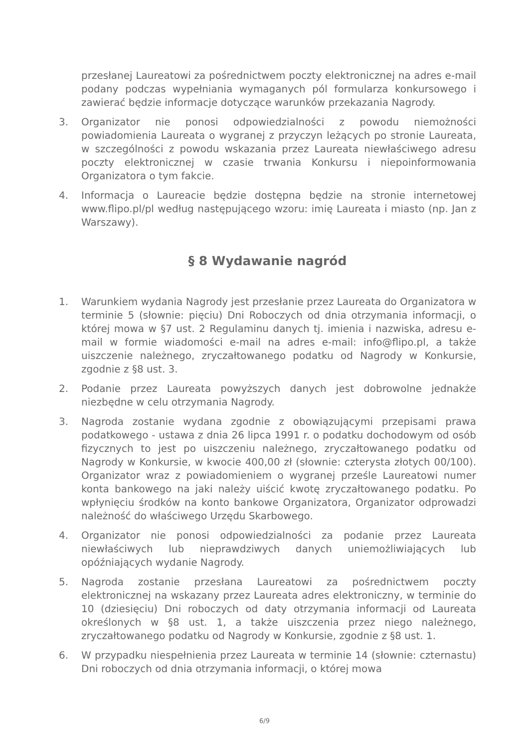przesłanej Laureatowi za pośrednictwem poczty elektronicznej na adres e-mail podany podczas wypełniania wymaganych pól formularza konkursowego i zawierać będzie informacje dotyczące warunków przekazania Nagrody.
3. Organizator nie ponosi odpowiedzialności z powodu niemożności powiadomienia Laureata o wygranej z przyczyn leżących po stronie Laureata, w szczególności z powodu wskazania przez Laureata niewłaściwego adresu poczty elektronicznej w czasie trwania Konkursu i niepoinformowania Organizatora o tym fakcie.
4. Informacja o Laureacie będzie dostępna będzie na stronie internetowej www.flipo.pl/pl według następującego wzoru: imię Laureata i miasto (np. Jan z Warszawy).
§ 8 Wydawanie nagród
1. Warunkiem wydania Nagrody jest przesłanie przez Laureata do Organizatora w terminie 5 (słownie: pięciu) Dni Roboczych od dnia otrzymania informacji, o której mowa w §7 ust. 2 Regulaminu danych tj. imienia i nazwiska, adresu e-mail w formie wiadomości e-mail na adres e-mail: info@flipo.pl, a także uiszczenie należnego, zryczałtowanego podatku od Nagrody w Konkursie, zgodnie z §8 ust. 3.
2. Podanie przez Laureata powyższych danych jest dobrowolne jednakże niezbędne w celu otrzymania Nagrody.
3. Nagroda zostanie wydana zgodnie z obowiązującymi przepisami prawa podatkowego - ustawa z dnia 26 lipca 1991 r. o podatku dochodowym od osób fizycznych to jest po uiszczeniu należnego, zryczałtowanego podatku od Nagrody w Konkursie, w kwocie 400,00 zł (słownie: czterysta złotych 00/100). Organizator wraz z powiadomieniem o wygranej prześle Laureatowi numer konta bankowego na jaki należy uiścić kwotę zryczałtowanego podatku. Po wpłynięciu środków na konto bankowe Organizatora, Organizator odprowadzi należność do właściwego Urzędu Skarbowego.
4. Organizator nie ponosi odpowiedzialności za podanie przez Laureata niewłaściwych lub nieprawdziwych danych uniemożliwiających lub opóźniających wydanie Nagrody.
5. Nagroda zostanie przesłana Laureatowi za pośrednictwem poczty elektronicznej na wskazany przez Laureata adres elektroniczny, w terminie do 10 (dziesięciu) Dni roboczych od daty otrzymania informacji od Laureata określonych w §8 ust. 1, a także uiszczenia przez niego należnego, zryczałtowanego podatku od Nagrody w Konkursie, zgodnie z §8 ust. 1.
6. W przypadku niespełnienia przez Laureata w terminie 14 (słownie: czternastu) Dni roboczych od dnia otrzymania informacji, o której mowa
6/9